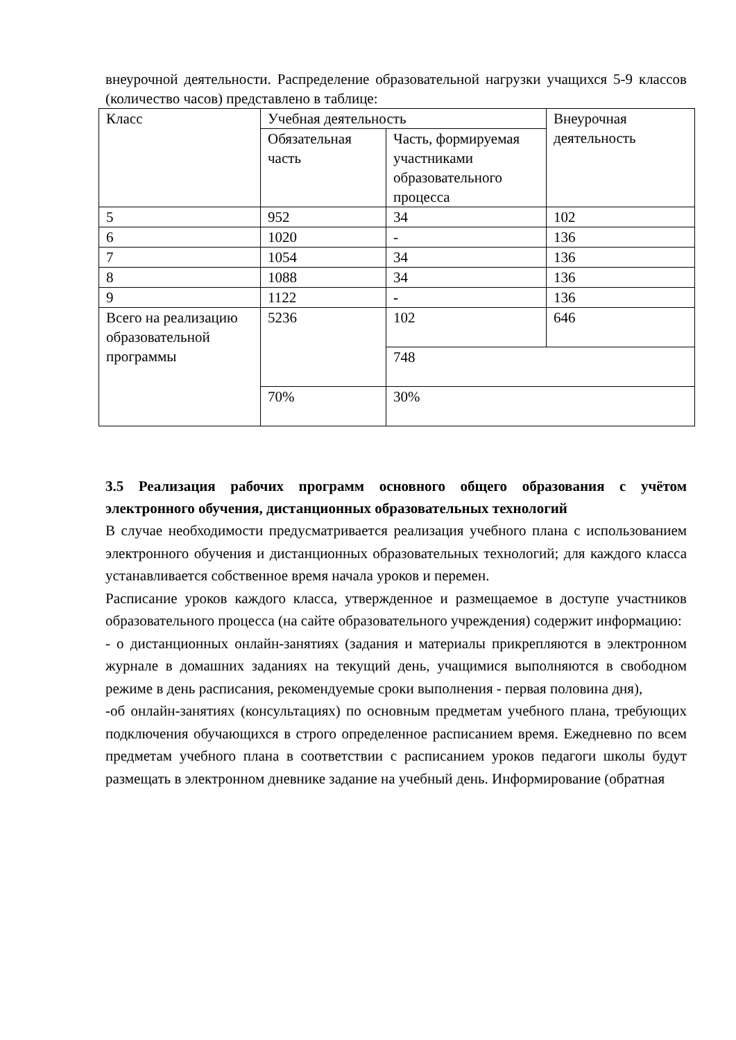внеурочной деятельности. Распределение образовательной нагрузки учащихся 5-9 классов (количество часов) представлено в таблице:
| Класс | Учебная деятельность | | Внеурочная деятельность |
| | Обязательная часть | Часть, формируемая участниками образовательного процесса | |
| 5 | 952 | 34 | 102 |
| 6 | 1020 | - | 136 |
| 7 | 1054 | 34 | 136 |
| 8 | 1088 | 34 | 136 |
| 9 | 1122 | - | 136 |
| Всего на реализацию образовательной программы | 5236 | 102 | 646 |
| | | 748 | |
| | 70% | 30% | |
3.5 Реализация рабочих программ основного общего образования с учётом электронного обучения, дистанционных образовательных технологий
В случае необходимости предусматривается реализация учебного плана с использованием электронного обучения и дистанционных образовательных технологий; для каждого класса устанавливается собственное время начала уроков и перемен.
Расписание уроков каждого класса, утвержденное и размещаемое в доступе участников образовательного процесса (на сайте образовательного учреждения) содержит информацию:
- о дистанционных онлайн-занятиях (задания и материалы прикрепляются в электронном журнале в домашних заданиях на текущий день, учащимися выполняются в свободном режиме в день расписания, рекомендуемые сроки выполнения - первая половина дня),
-об онлайн-занятиях (консультациях) по основным предметам учебного плана, требующих подключения обучающихся в строго определенное расписанием время. Ежедневно по всем предметам учебного плана в соответствии с расписанием уроков педагоги школы будут размещать в электронном дневнике задание на учебный день. Информирование (обратная